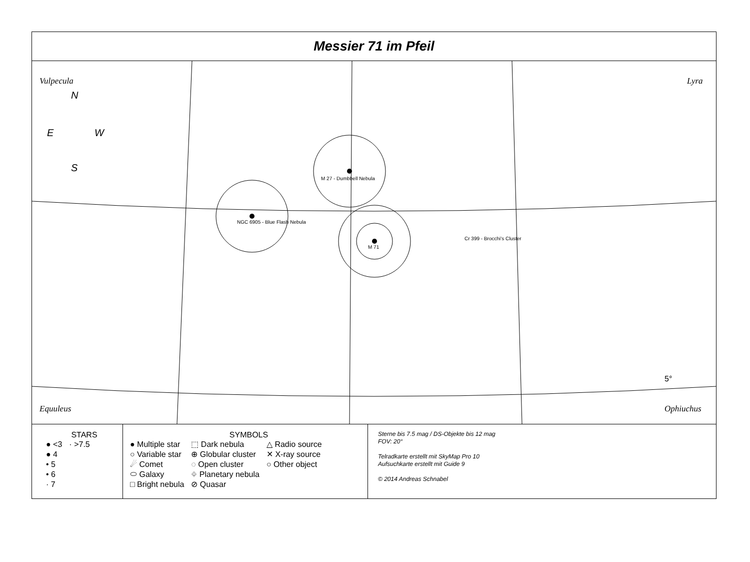Messier 71 im Pfeil
Vulpecula
Lyra
Equuleus
Ophiuchus
N
E
W
S
NGC 6905 - Blue Flash Nebula
M 27 - Dumbbell Nebula
M 71
Cr 399 - Brocchi's Cluster
5°
STARS
● <3
● 4
• 5
• 6
· 7
· >7.5
SYMBOLS
● Multiple star
○ Variable star
☄ Comet
⬭ Galaxy
□ Bright nebula
⬚ Dark nebula
⊕ Globular cluster
◌ Open cluster
⌖ Planetary nebula
⊘ Quasar
△ Radio source
✕ X-ray source
○ Other object
Sterne bis 7.5 mag / DS-Objekte bis 12 mag
FOV: 20°
Telradkarte erstellt mit SkyMap Pro 10
Aufsuchkarte erstellt mit Guide 9
© 2014 Andreas Schnabel